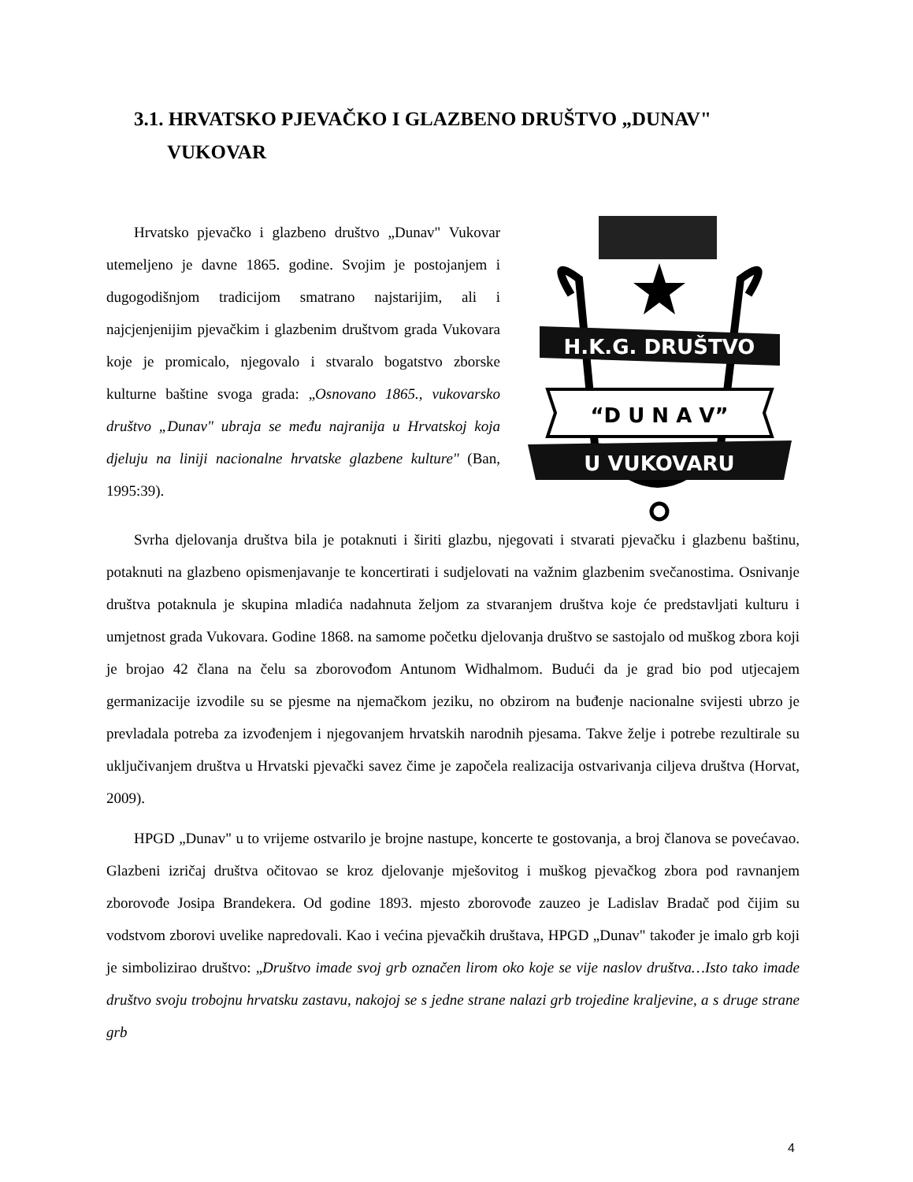3.1. HRVATSKO PJEVAČKO I GLAZBENO DRUŠTVO „DUNAV"
VUKOVAR
Hrvatsko pjevačko i glazbeno društvo „Dunav" Vukovar utemeljeno je davne 1865. godine. Svojim je postojanjem i dugogodišnjom tradicijom smatrano najstarijim, ali i najcjenjenijim pjevačkim i glazbenim društvom grada Vukovara koje je promicalo, njegovalo i stvaralo bogatstvo zborske kulturne baštine svoga grada: „Osnovano 1865., vukovarsko društvo „Dunav" ubraja se među najranija u Hrvatskoj koja djeluju na liniji nacionalne hrvatske glazbene kulture" (Ban, 1995:39).
H.K.G. DRUŠTVO
“D U N A V”
U VUKOVARU
Svrha djelovanja društva bila je potaknuti i širiti glazbu, njegovati i stvarati pjevačku i glazbenu baštinu, potaknuti na glazbeno opismenjavanje te koncertirati i sudjelovati na važnim glazbenim svečanostima. Osnivanje društva potaknula je skupina mladića nadahnuta željom za stvaranjem društva koje će predstavljati kulturu i umjetnost grada Vukovara. Godine 1868. na samome početku djelovanja društvo se sastojalo od muškog zbora koji je brojao 42 člana na čelu sa zborovođom Antunom Widhalmom. Budući da je grad bio pod utjecajem germanizacije izvodile su se pjesme na njemačkom jeziku, no obzirom na buđenje nacionalne svijesti ubrzo je prevladala potreba za izvođenjem i njegovanjem hrvatskih narodnih pjesama. Takve želje i potrebe rezultirale su uključivanjem društva u Hrvatski pjevački savez čime je započela realizacija ostvarivanja ciljeva društva (Horvat, 2009).
HPGD „Dunav" u to vrijeme ostvarilo je brojne nastupe, koncerte te gostovanja, a broj članova se povećavao. Glazbeni izričaj društva očitovao se kroz djelovanje mješovitog i muškog pjevačkog zbora pod ravnanjem zborovođe Josipa Brandekera. Od godine 1893. mjesto zborovođe zauzeo je Ladislav Bradač pod čijim su vodstvom zborovi uvelike napredovali. Kao i većina pjevačkih društava, HPGD „Dunav" također je imalo grb koji je simbolizirao društvo: „Društvo imade svoj grb označen lirom oko koje se vije naslov društva…Isto tako imade društvo svoju trobojnu hrvatsku zastavu, nakojoj se s jedne strane nalazi grb trojedine kraljevine, a s druge strane grb
4